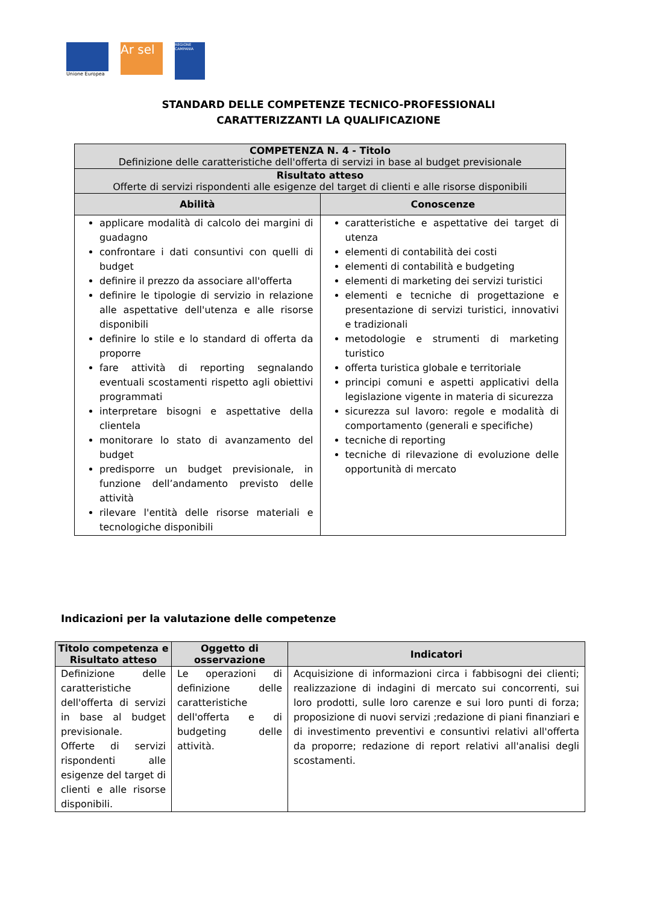Unione Europea
Ar sel
REGIONE CAMPANIA
STANDARD DELLE COMPETENZE TECNICO-PROFESSIONALI
CARATTERIZZANTI LA QUALIFICAZIONE
| COMPETENZA N. 4 - Titolo Definizione delle caratteristiche dell'offerta di servizi in base al budget previsionale | |
| --- | --- |
| Risultato atteso Offerte di servizi rispondenti alle esigenze del target di clienti e alle risorse disponibili | |
| Abilità | Conoscenze |
| applicare modalità di calcolo dei margini di guadagno confrontare i dati consuntivi con quelli di budget definire il prezzo da associare all'offerta definire le tipologie di servizio in relazione alle aspettative dell'utenza e alle risorse disponibili definire lo stile e lo standard di offerta da proporre fare attività di reporting segnalando eventuali scostamenti rispetto agli obiettivi programmati interpretare bisogni e aspettative della clientela monitorare lo stato di avanzamento del budget predisporre un budget previsionale, in funzione dell’andamento previsto delle attività rilevare l'entità delle risorse materiali e tecnologiche disponibili | caratteristiche e aspettative dei target di utenza elementi di contabilità dei costi elementi di contabilità e budgeting elementi di marketing dei servizi turistici elementi e tecniche di progettazione e presentazione di servizi turistici, innovativi e tradizionali metodologie e strumenti di marketing turistico offerta turistica globale e territoriale principi comuni e aspetti applicativi della legislazione vigente in materia di sicurezza sicurezza sul lavoro: regole e modalità di comportamento (generali e specifiche) tecniche di reporting tecniche di rilevazione di evoluzione delle opportunità di mercato |
Indicazioni per la valutazione delle competenze
| Titolo competenza e Risultato atteso | Oggetto di osservazione | Indicatori |
| --- | --- | --- |
| Definizione delle caratteristiche dell'offerta di servizi in base al budget previsionale. Offerte di servizi rispondenti alle esigenze del target di clienti e alle risorse disponibili. | Le operazioni di definizione delle caratteristiche dell'offerta e di budgeting delle attività. | Acquisizione di informazioni circa i fabbisogni dei clienti; realizzazione di indagini di mercato sui concorrenti, sui loro prodotti, sulle loro carenze e sui loro punti di forza; proposizione di nuovi servizi ;redazione di piani finanziari e di investimento preventivi e consuntivi relativi all'offerta da proporre; redazione di report relativi all'analisi degli scostamenti. |